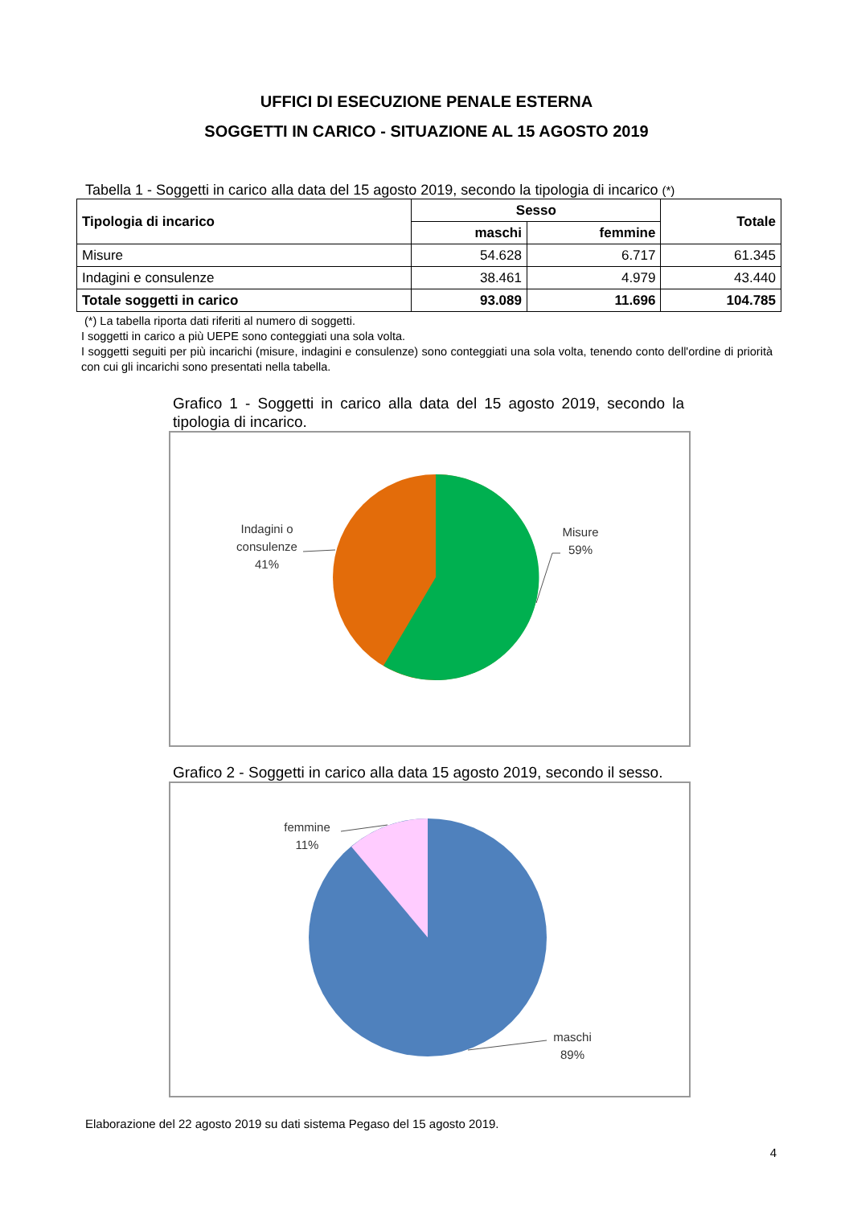UFFICI DI ESECUZIONE PENALE ESTERNA
SOGGETTI IN CARICO - SITUAZIONE AL 15 AGOSTO 2019
Tabella 1 - Soggetti in carico alla data del 15 agosto 2019, secondo la tipologia di incarico (*)
| Tipologia di incarico | Sesso | | Totale |
| --- | --- | --- | --- |
| | maschi | femmine | |
| Misure | 54.628 | 6.717 | 61.345 |
| Indagini e consulenze | 38.461 | 4.979 | 43.440 |
| Totale soggetti in carico | 93.089 | 11.696 | 104.785 |
(*) La tabella riporta dati riferiti al numero di soggetti.
I soggetti in carico a più UEPE sono conteggiati una sola volta.
I soggetti seguiti per più incarichi (misure, indagini e consulenze) sono conteggiati una sola volta, tenendo conto dell'ordine di priorità con cui gli incarichi sono presentati nella tabella.
Grafico 1 - Soggetti in carico alla data del 15 agosto 2019, secondo la tipologia di incarico.
Indagini o
consulenze
41%
Misure
59%
Grafico 2 - Soggetti in carico alla data 15 agosto 2019, secondo il sesso.
femmine
11%
maschi
89%
Elaborazione del 22 agosto 2019 su dati sistema Pegaso del 15 agosto 2019.
4